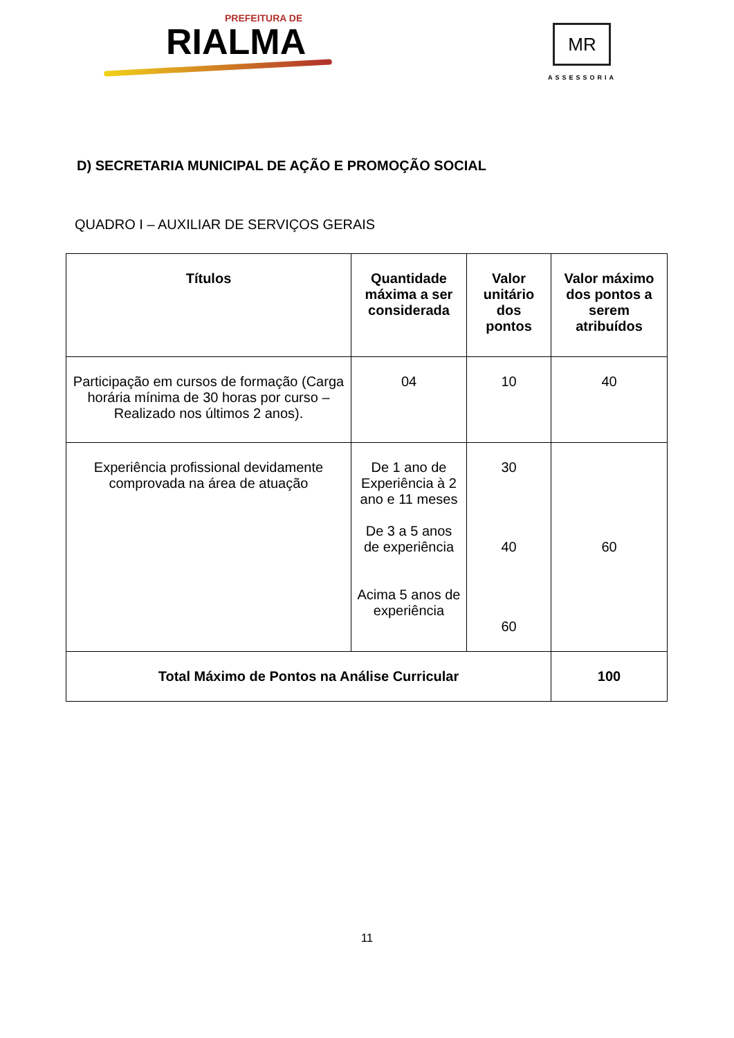PREFEITURA DE
RIALMA
MR
ASSESSORIA
D) SECRETARIA MUNICIPAL DE AÇÃO E PROMOÇÃO SOCIAL
QUADRO I – AUXILIAR DE SERVIÇOS GERAIS
| Títulos | Quantidade máxima a ser considerada | Valor unitário dos pontos | Valor máximo dos pontos a serem atribuídos |
| --- | --- | --- | --- |
| Participação em cursos de formação (Carga horária mínima de 30 horas por curso – Realizado nos últimos 2 anos). | 04 | 10 | 40 |
| Experiência profissional devidamente comprovada na área de atuação | De 1 ano de Experiência à 2 ano e 11 meses De 3 a 5 anos de experiência Acima 5 anos de experiência | 30 40 60 | 60 |
| Total Máximo de Pontos na Análise Curricular | | | 100 |
11